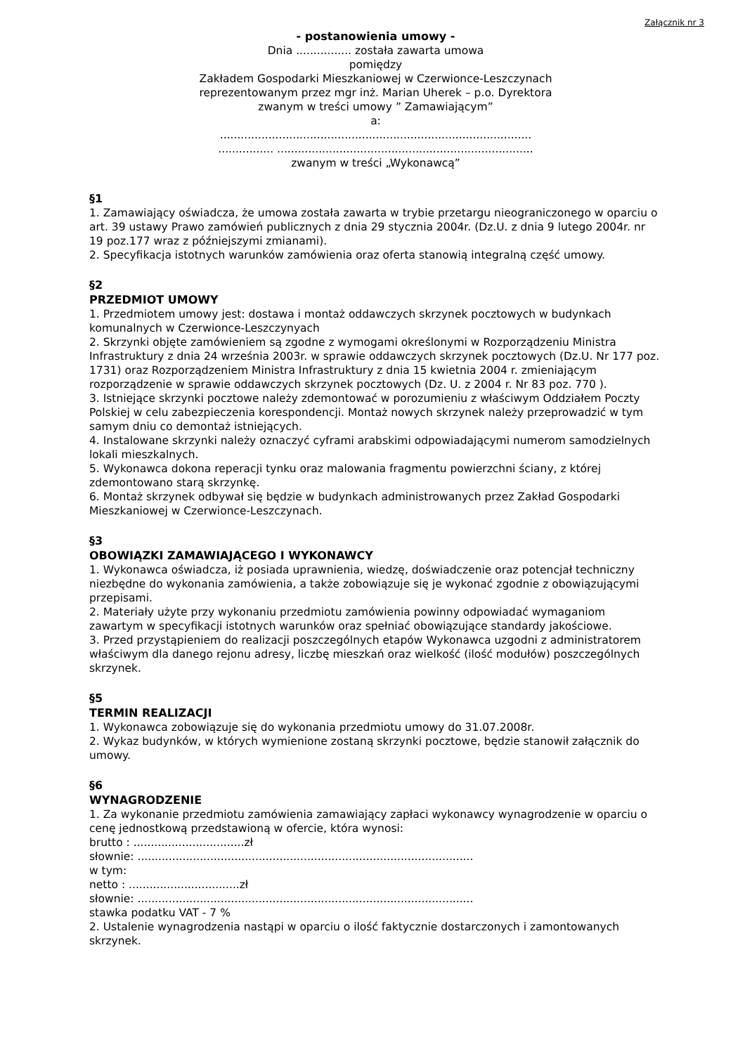Załącznik nr 3
- postanowienia umowy -
Dnia ................ została zawarta umowa
pomiędzy
Zakładem Gospodarki Mieszkaniowej w Czerwionce-Leszczynach
reprezentowanym przez mgr inż. Marian Uherek – p.o. Dyrektora
zwanym w treści umowy ” Zamawiającym”
a:
..........................................................................................
................ ..........................................................................
zwanym w treści „Wykonawcą”
§1
1. Zamawiający oświadcza, że umowa została zawarta w trybie przetargu nieograniczonego w oparciu o art. 39 ustawy Prawo zamówień publicznych z dnia 29 stycznia 2004r. (Dz.U. z dnia 9 lutego 2004r. nr 19 poz.177 wraz z późniejszymi zmianami).
2. Specyfikacja istotnych warunków zamówienia oraz oferta stanowią integralną część umowy.
§2
PRZEDMIOT UMOWY
1. Przedmiotem umowy jest: dostawa i montaż oddawczych skrzynek pocztowych w budynkach komunalnych w Czerwionce-Leszczynyach
2. Skrzynki objęte zamówieniem są zgodne z wymogami określonymi w Rozporządzeniu Ministra Infrastruktury z dnia 24 września 2003r. w sprawie oddawczych skrzynek pocztowych (Dz.U. Nr 177 poz. 1731) oraz Rozporządzeniem Ministra Infrastruktury z dnia 15 kwietnia 2004 r. zmieniającym rozporządzenie w sprawie oddawczych skrzynek pocztowych (Dz. U. z 2004 r. Nr 83 poz. 770 ).
3. Istniejące skrzynki pocztowe należy zdemontować w porozumieniu z właściwym Oddziałem Poczty Polskiej w celu zabezpieczenia korespondencji. Montaż nowych skrzynek należy przeprowadzić w tym samym dniu co demontaż istniejących.
4. Instalowane skrzynki należy oznaczyć cyframi arabskimi odpowiadającymi numerom samodzielnych lokali mieszkalnych.
5. Wykonawca dokona reperacji tynku oraz malowania fragmentu powierzchni ściany, z której zdemontowano starą skrzynkę.
6. Montaż skrzynek odbywał się będzie w budynkach administrowanych przez Zakład Gospodarki Mieszkaniowej w Czerwionce-Leszczynach.
§3
OBOWIĄZKI ZAMAWIAJĄCEGO I WYKONAWCY
1. Wykonawca oświadcza, iż posiada uprawnienia, wiedzę, doświadczenie oraz potencjał techniczny niezbędne do wykonania zamówienia, a także zobowiązuje się je wykonać zgodnie z obowiązującymi przepisami.
2. Materiały użyte przy wykonaniu przedmiotu zamówienia powinny odpowiadać wymaganiom zawartym w specyfikacji istotnych warunków oraz spełniać obowiązujące standardy jakościowe.
3. Przed przystąpieniem do realizacji poszczególnych etapów Wykonawca uzgodni z administratorem właściwym dla danego rejonu adresy, liczbę mieszkań oraz wielkość (ilość modułów) poszczególnych skrzynek.
§5
TERMIN REALIZACJI
1. Wykonawca zobowiązuje się do wykonania przedmiotu umowy do 31.07.2008r.
2. Wykaz budynków, w których wymienione zostaną skrzynki pocztowe, będzie stanowił załącznik do umowy.
§6
WYNAGRODZENIE
1. Za wykonanie przedmiotu zamówienia zamawiający zapłaci wykonawcy wynagrodzenie w oparciu o cenę jednostkową przedstawioną w ofercie, która wynosi:
brutto : ................................zł
słownie: .................................................................................................
w tym:
netto : ................................zł
słownie: .................................................................................................
stawka podatku VAT - 7 %
2. Ustalenie wynagrodzenia nastąpi w oparciu o ilość faktycznie dostarczonych i zamontowanych skrzynek.